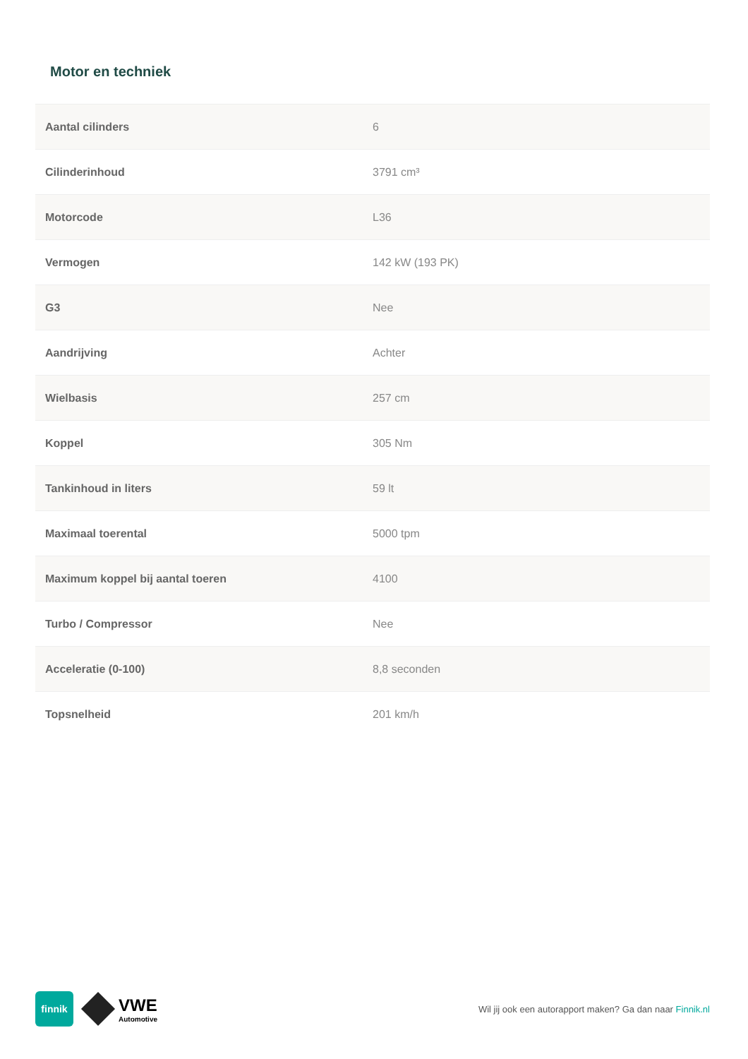Motor en techniek
| Aantal cilinders | 6 |
| Cilinderinhoud | 3791 cm³ |
| Motorcode | L36 |
| Vermogen | 142 kW (193 PK) |
| G3 | Nee |
| Aandrijving | Achter |
| Wielbasis | 257 cm |
| Koppel | 305 Nm |
| Tankinhoud in liters | 59 lt |
| Maximaal toerental | 5000 tpm |
| Maximum koppel bij aantal toeren | 4100 |
| Turbo / Compressor | Nee |
| Acceleratie (0-100) | 8,8 seconden |
| Topsnelheid | 201 km/h |
finnik
VWE
Automotive
Wil jij ook een autorapport maken? Ga dan naar Finnik.nl